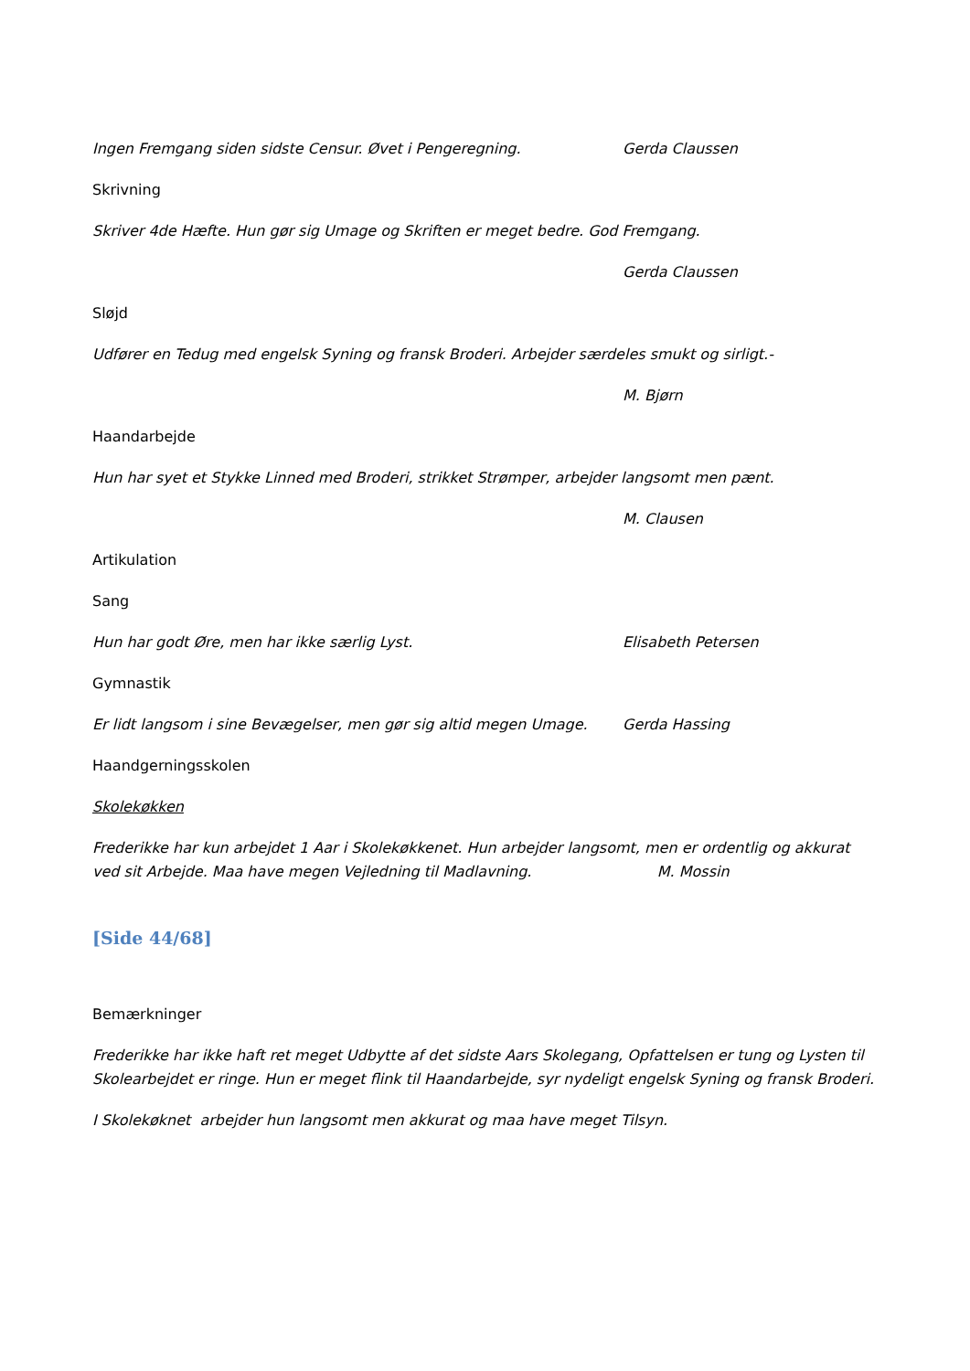Ingen Fremgang siden sidste Censur. Øvet i Pengeregning. Gerda Claussen
Skrivning
Skriver 4de Hæfte. Hun gør sig Umage og Skriften er meget bedre. God Fremgang.
Gerda Claussen
Sløjd
Udfører en Tedug med engelsk Syning og fransk Broderi. Arbejder særdeles smukt og sirligt.-
M. Bjørn
Haandarbejde
Hun har syet et Stykke Linned med Broderi, strikket Strømper, arbejder langsomt men pænt.
M. Clausen
Artikulation
Sang
Hun har godt Øre, men har ikke særlig Lyst. Elisabeth Petersen
Gymnastik
Er lidt langsom i sine Bevægelser, men gør sig altid megen Umage. Gerda Hassing
Haandgerningsskolen
Skolekøkken
Frederikke har kun arbejdet 1 Aar i Skolekøkkenet. Hun arbejder langsomt, men er ordentlig og akkurat ved sit Arbejde. Maa have megen Vejledning til Madlavning. M. Mossin
[Side 44/68]
Bemærkninger
Frederikke har ikke haft ret meget Udbytte af det sidste Aars Skolegang, Opfattelsen er tung og Lysten til Skolearbejdet er ringe. Hun er meget flink til Haandarbejde, syr nydeligt engelsk Syning og fransk Broderi.
I Skolekøknet arbejder hun langsomt men akkurat og maa have meget Tilsyn.